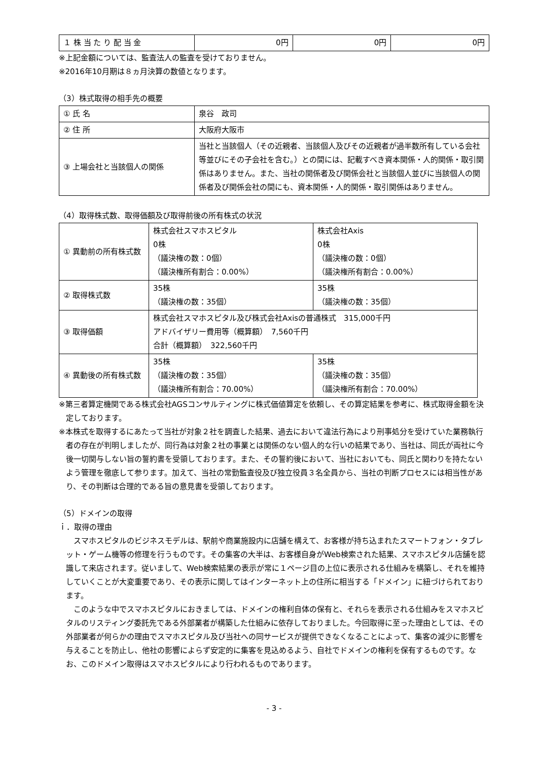| １ 株 当 た り 配 当 金 | 0円 | 0円 | 0円 |
※上記金額については、監査法人の監査を受けておりません。
※2016年10月期は８ヵ月決算の数値となります。
（3）株式取得の相手先の概要
| ① 氏 名 | 泉谷 政司 |
| ② 住 所 | 大阪府大阪市 |
| ③ 上場会社と当該個人の関係 | 当社と当該個人（その近親者、当該個人及びその近親者が過半数所有している会社等並びにその子会社を含む。）との間には、記載すべき資本関係・人的関係・取引関係はありません。また、当社の関係者及び関係会社と当該個人並びに当該個人の関係者及び関係会社の間にも、資本関係・人的関係・取引関係はありません。 |
（4）取得株式数、取得価額及び取得前後の所有株式の状況
| ① 異動前の所有株式数 | 株式会社スマホスピタル 0株 （議決権の数：0個） （議決権所有割合：0.00%） | 株式会社Axis 0株 （議決権の数：0個） （議決権所有割合：0.00%） |
| ② 取得株式数 | 35株 （議決権の数：35個） | 35株 （議決権の数：35個） |
| ③ 取得価額 | 株式会社スマホスピタル及び株式会社Axisの普通株式 315,000千円 アドバイザリー費用等（概算額） 7,560千円 合計（概算額） 322,560千円 | |
| ④ 異動後の所有株式数 | 35株 （議決権の数：35個） （議決権所有割合：70.00%） | 35株 （議決権の数：35個） （議決権所有割合：70.00%） |
※第三者算定機関である株式会社AGSコンサルティングに株式価値算定を依頼し、その算定結果を参考に、株式取得金額を決定しております。
※本株式を取得するにあたって当社が対象２社を調査した結果、過去において違法行為により刑事処分を受けていた業務執行者の存在が判明しましたが、同行為は対象２社の事業とは関係のない個人的な行いの結果であり、当社は、同氏が両社に今後一切関与しない旨の誓約書を受領しております。また、その誓約後において、当社においても、同氏と関わりを持たないよう管理を徹底して参ります。加えて、当社の常勤監査役及び独立役員３名全員から、当社の判断プロセスには相当性があり、その判断は合理的である旨の意見書を受領しております。
（5）ドメインの取得
ｉ．取得の理由
　スマホスピタルのビジネスモデルは、駅前や商業施設内に店舗を構えて、お客様が持ち込まれたスマートフォン・タブレット・ゲーム機等の修理を行うものです。その集客の大半は、お客様自身がWeb検索された結果、スマホスピタル店舗を認識して来店されます。従いまして、Web検索結果の表示が常に１ページ目の上位に表示される仕組みを構築し、それを維持していくことが大変重要であり、その表示に関してはインターネット上の住所に相当する「ドメイン」に紐づけられております。
　このような中でスマホスピタルにおきましては、ドメインの権利自体の保有と、それらを表示される仕組みをスマホスピタルのリスティング委託先である外部業者が構築した仕組みに依存しておりました。今回取得に至った理由としては、その外部業者が何らかの理由でスマホスピタル及び当社への同サービスが提供できなくなることによって、集客の減少に影響を与えることを防止し、他社の影響によらず安定的に集客を見込めるよう、自社でドメインの権利を保有するものです。なお、このドメイン取得はスマホスピタルにより行われるものであります。
- 3 -